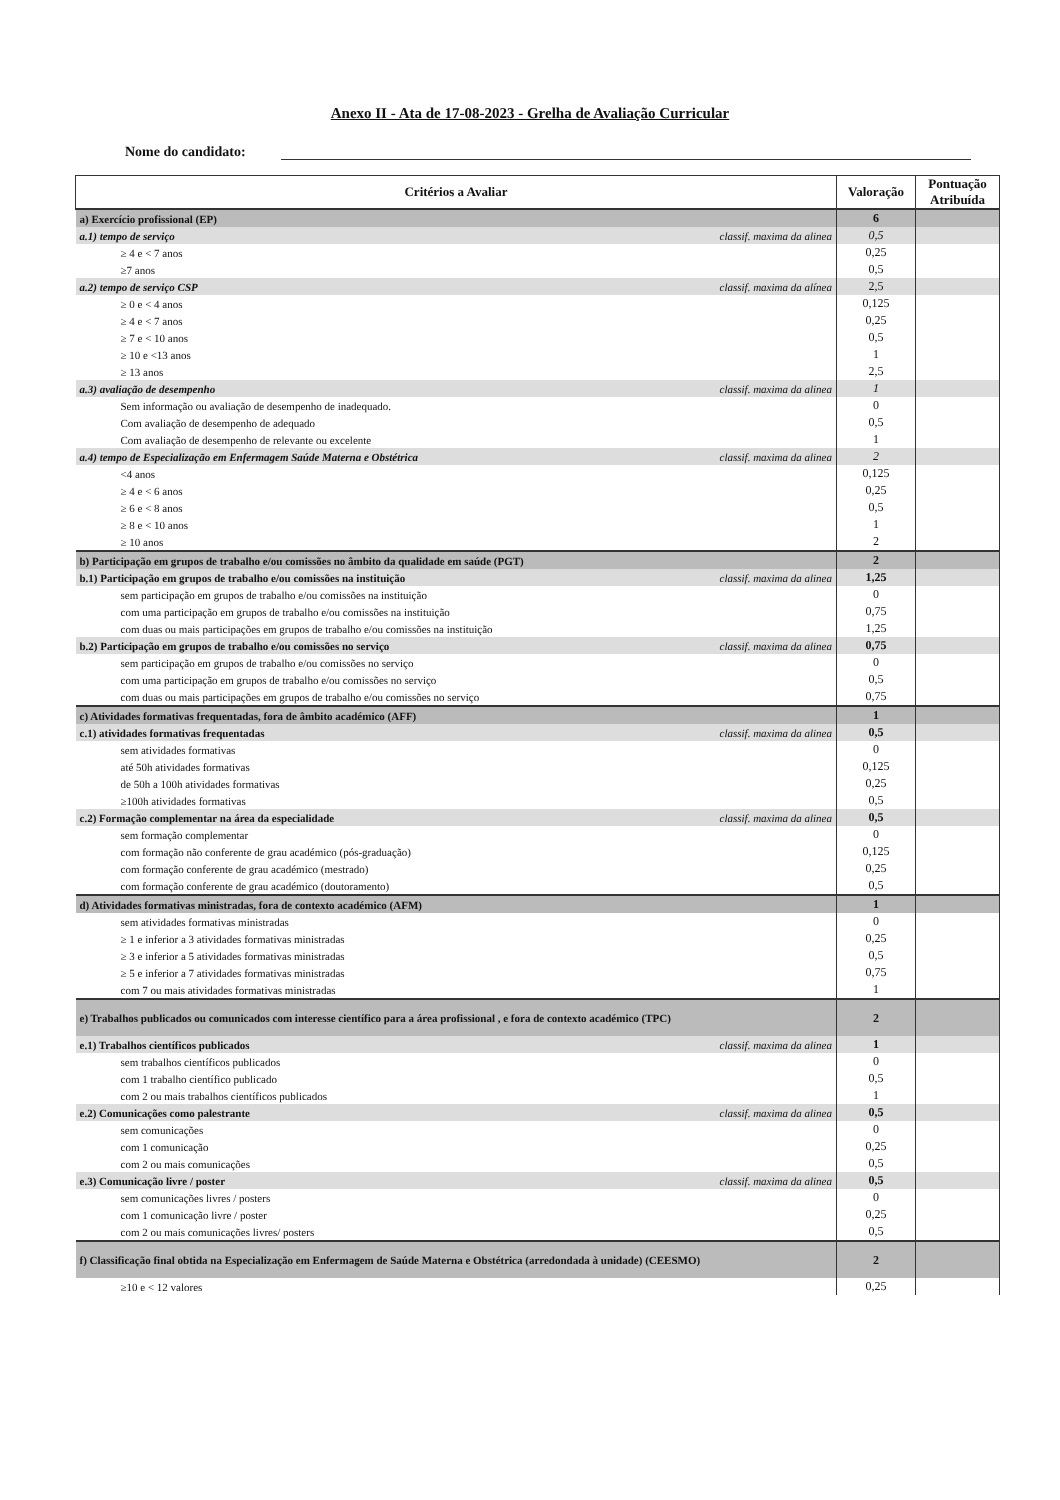Anexo II - Ata de 17-08-2023 - Grelha de Avaliação Curricular
Nome do candidato:
| Critérios a Avaliar | Valoração | Pontuação Atribuída |
| --- | --- | --- |
| a) Exercício profissional (EP) | 6 | |
| a.1) tempo de serviço classif. maxima da alinea | 0,5 | |
| ≥ 4 e < 7 anos | 0,25 | |
| ≥7 anos | 0,5 | |
| a.2) tempo de serviço CSP classif. maxima da alínea | 2,5 | |
| ≥ 0 e < 4 anos | 0,125 | |
| ≥ 4 e < 7 anos | 0,25 | |
| ≥ 7 e < 10 anos | 0,5 | |
| ≥ 10 e <13 anos | 1 | |
| ≥ 13 anos | 2,5 | |
| a.3) avaliação de desempenho classif. maxima da alinea | 1 | |
| Sem informação ou avaliação de desempenho de inadequado. | 0 | |
| Com avaliação de desempenho de adequado | 0,5 | |
| Com avaliação de desempenho de relevante ou excelente | 1 | |
| a.4) tempo de Especialização em Enfermagem Saúde Materna e Obstétrica classif. maxima da alinea | 2 | |
| <4 anos | 0,125 | |
| ≥ 4 e < 6 anos | 0,25 | |
| ≥ 6 e < 8 anos | 0,5 | |
| ≥ 8 e < 10 anos | 1 | |
| ≥ 10 anos | 2 | |
| b) Participação em grupos de trabalho e/ou comissões no âmbito da qualidade em saúde (PGT) | 2 | |
| b.1) Participação em grupos de trabalho e/ou comissões na instituição classif. maxima da alinea | 1,25 | |
| sem participação em grupos de trabalho e/ou comissões na instituição | 0 | |
| com uma participação em grupos de trabalho e/ou comissões na instituição | 0,75 | |
| com duas ou mais participações em grupos de trabalho e/ou comissões na instituição | 1,25 | |
| b.2) Participação em grupos de trabalho e/ou comissões no serviço classif. maxima da alinea | 0,75 | |
| sem participação em grupos de trabalho e/ou comissões no serviço | 0 | |
| com uma participação em grupos de trabalho e/ou comissões no serviço | 0,5 | |
| com duas ou mais participações em grupos de trabalho e/ou comissões no serviço | 0,75 | |
| c) Atividades formativas frequentadas, fora de âmbito académico (AFF) | 1 | |
| c.1) atividades formativas frequentadas classif. maxima da alinea | 0,5 | |
| sem atividades formativas | 0 | |
| até 50h atividades formativas | 0,125 | |
| de 50h a 100h atividades formativas | 0,25 | |
| ≥100h atividades formativas | 0,5 | |
| c.2) Formação complementar na área da especialidade classif. maxima da alinea | 0,5 | |
| sem formação complementar | 0 | |
| com formação não conferente de grau académico (pós-graduação) | 0,125 | |
| com formação conferente de grau académico (mestrado) | 0,25 | |
| com formação conferente de grau académico (doutoramento) | 0,5 | |
| d) Atividades formativas ministradas, fora de contexto académico (AFM) | 1 | |
| sem atividades formativas ministradas | 0 | |
| ≥ 1 e inferior a 3 atividades formativas ministradas | 0,25 | |
| ≥ 3 e inferior a 5 atividades formativas ministradas | 0,5 | |
| ≥ 5 e inferior a 7 atividades formativas ministradas | 0,75 | |
| com 7 ou mais atividades formativas ministradas | 1 | |
| e) Trabalhos publicados ou comunicados com interesse científico para a área profissional , e fora de contexto académico (TPC) | 2 | |
| e.1) Trabalhos científicos publicados classif. maxima da alinea | 1 | |
| sem trabalhos científicos publicados | 0 | |
| com 1 trabalho científico publicado | 0,5 | |
| com 2 ou mais trabalhos científicos publicados | 1 | |
| e.2) Comunicações como palestrante classif. maxima da alinea | 0,5 | |
| sem comunicações | 0 | |
| com 1 comunicação | 0,25 | |
| com 2 ou mais comunicações | 0,5 | |
| e.3) Comunicação livre / poster classif. maxima da alinea | 0,5 | |
| sem comunicações livres / posters | 0 | |
| com 1 comunicação livre / poster | 0,25 | |
| com 2 ou mais comunicações livres/ posters | 0,5 | |
| f) Classificação final obtida na Especialização em Enfermagem de Saúde Materna e Obstétrica (arredondada à unidade) (CEESMO) | 2 | |
| ≥10 e < 12 valores | 0,25 | |